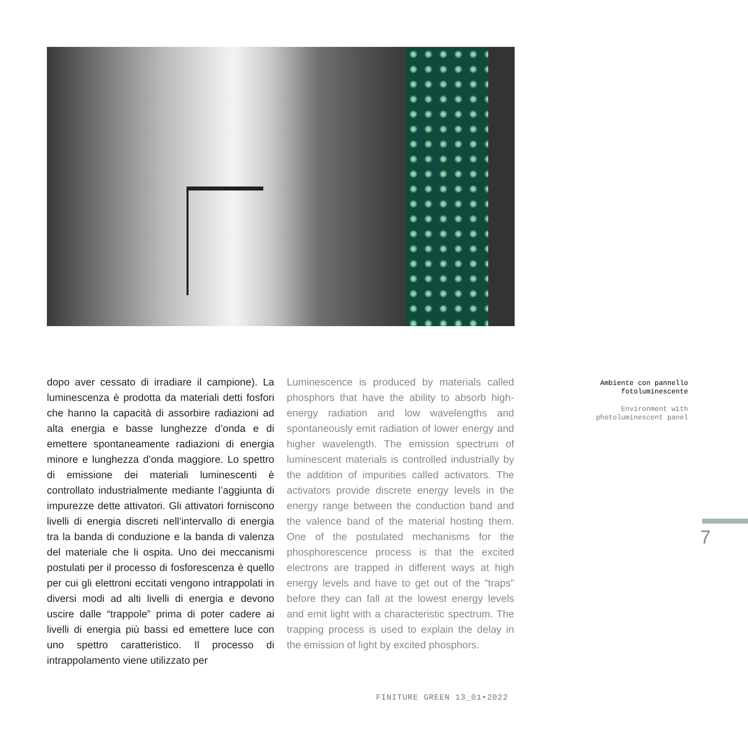dopo aver cessato di irradiare il campione). La luminescenza è prodotta da materiali detti fosfori che hanno la capacità di assorbire radiazioni ad alta energia e basse lunghezze d’onda e di emettere spontaneamente radiazioni di energia minore e lunghezza d’onda maggiore. Lo spettro di emissione dei materiali luminescenti è controllato industrialmente mediante l’aggiunta di impurezze dette attivatori. Gli attivatori forniscono livelli di energia discreti nell’intervallo di energia tra la banda di conduzione e la banda di valenza del materiale che li ospita. Uno dei meccanismi postulati per il processo di fosforescenza è quello per cui gli elettroni eccitati vengono intrappolati in diversi modi ad alti livelli di energia e devono uscire dalle “trappole” prima di poter cadere ai livelli di energia più bassi ed emettere luce con uno spettro caratteristico. Il processo di intrappolamento viene utilizzato per
Luminescence is produced by materials called phosphors that have the ability to absorb high-energy radiation and low wavelengths and spontaneously emit radiation of lower energy and higher wavelength. The emission spectrum of luminescent materials is controlled industrially by the addition of impurities called activators. The activators provide discrete energy levels in the energy range between the conduction band and the valence band of the material hosting them. One of the postulated mechanisms for the phosphorescence process is that the excited electrons are trapped in different ways at high energy levels and have to get out of the “traps” before they can fall at the lowest energy levels and emit light with a characteristic spectrum. The trapping process is used to explain the delay in the emission of light by excited phosphors.
Ambiente con pannello fotoluminescente
Environment with photoluminescent panel
7
FINITURE GREEN 13_01•2022